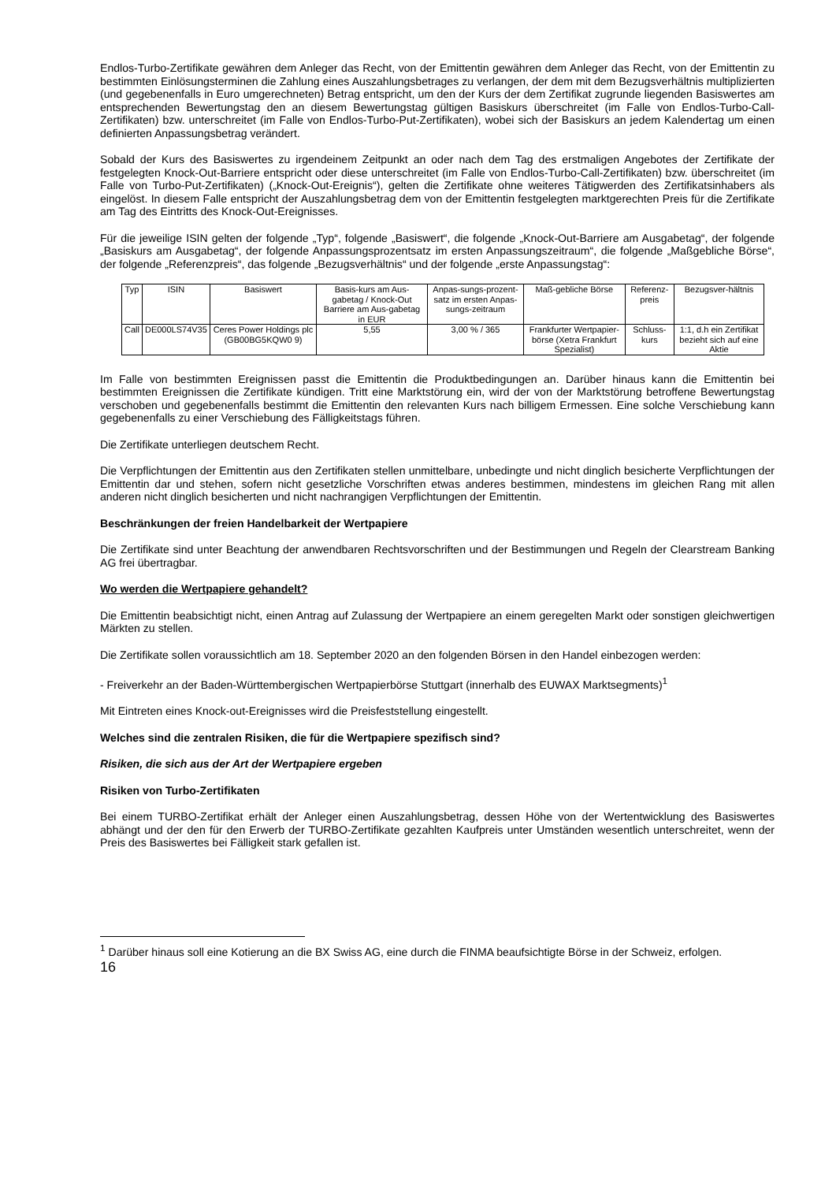Endlos-Turbo-Zertifikate gewähren dem Anleger das Recht, von der Emittentin gewähren dem Anleger das Recht, von der Emittentin zu bestimmten Einlösungsterminen die Zahlung eines Auszahlungsbetrages zu verlangen, der dem mit dem Bezugsverhältnis multiplizierten (und gegebenenfalls in Euro umgerechneten) Betrag entspricht, um den der Kurs der dem Zertifikat zugrunde liegenden Basiswertes am entsprechenden Bewertungstag den an diesem Bewertungstag gültigen Basiskurs überschreitet (im Falle von Endlos-Turbo-Call-Zertifikaten) bzw. unterschreitet (im Falle von Endlos-Turbo-Put-Zertifikaten), wobei sich der Basiskurs an jedem Kalendertag um einen definierten Anpassungsbetrag verändert.
Sobald der Kurs des Basiswertes zu irgendeinem Zeitpunkt an oder nach dem Tag des erstmaligen Angebotes der Zertifikate der festgelegten Knock-Out-Barriere entspricht oder diese unterschreitet (im Falle von Endlos-Turbo-Call-Zertifikaten) bzw. überschreitet (im Falle von Turbo-Put-Zertifikaten) („Knock-Out-Ereignis“), gelten die Zertifikate ohne weiteres Tätigwerden des Zertifikatsinhabers als eingelöst. In diesem Falle entspricht der Auszahlungsbetrag dem von der Emittentin festgelegten marktgerechten Preis für die Zertifikate am Tag des Eintritts des Knock-Out-Ereignisses.
Für die jeweilige ISIN gelten der folgende „Typ“, folgende „Basiswert“, die folgende „Knock-Out-Barriere am Ausgabetag“, der folgende „Basiskurs am Ausgabetag“, der folgende Anpassungsprozentsatz im ersten Anpassungszeitraum“, die folgende „Maßgebliche Börse“, der folgende „Referenzpreis“, das folgende „Bezugsverhältnis“ und der folgende „erste Anpassungstag“:
| Typ | ISIN | Basiswert | Basis-kurs am Aus-gabetag / Knock-Out Barriere am Aus-gabetag in EUR | Anpas-sungs-prozent-satz im ersten Anpas-sungs-zeitraum | Maß-gebliche Börse | Referenz-preis | Bezugsver-hältnis |
| --- | --- | --- | --- | --- | --- | --- | --- |
| Call | DE000LS74V35 | Ceres Power Holdings plc (GB00BG5KQW0 9) | 5,55 | 3,00 % / 365 | Frankfurter Wertpapier-börse (Xetra Frankfurt Spezialist) | Schluss-kurs | 1:1, d.h ein Zertifikat bezieht sich auf eine Aktie |
Im Falle von bestimmten Ereignissen passt die Emittentin die Produktbedingungen an. Darüber hinaus kann die Emittentin bei bestimmten Ereignissen die Zertifikate kündigen. Tritt eine Marktstörung ein, wird der von der Marktstörung betroffene Bewertungstag verschoben und gegebenenfalls bestimmt die Emittentin den relevanten Kurs nach billigem Ermessen. Eine solche Verschiebung kann gegebenenfalls zu einer Verschiebung des Fälligkeitstags führen.
Die Zertifikate unterliegen deutschem Recht.
Die Verpflichtungen der Emittentin aus den Zertifikaten stellen unmittelbare, unbedingte und nicht dinglich besicherte Verpflichtungen der Emittentin dar und stehen, sofern nicht gesetzliche Vorschriften etwas anderes bestimmen, mindestens im gleichen Rang mit allen anderen nicht dinglich besicherten und nicht nachrangigen Verpflichtungen der Emittentin.
Beschränkungen der freien Handelbarkeit der Wertpapiere
Die Zertifikate sind unter Beachtung der anwendbaren Rechtsvorschriften und der Bestimmungen und Regeln der Clearstream Banking AG frei übertragbar.
Wo werden die Wertpapiere gehandelt?
Die Emittentin beabsichtigt nicht, einen Antrag auf Zulassung der Wertpapiere an einem geregelten Markt oder sonstigen gleichwertigen Märkten zu stellen.
Die Zertifikate sollen voraussichtlich am 18. September 2020 an den folgenden Börsen in den Handel einbezogen werden:
- Freiverkehr an der Baden-Württembergischen Wertpapierbörse Stuttgart (innerhalb des EUWAX Marktsegments)<sup>1</sup>
Mit Eintreten eines Knock-out-Ereignisses wird die Preisfeststellung eingestellt.
Welches sind die zentralen Risiken, die für die Wertpapiere spezifisch sind?
Risiken, die sich aus der Art der Wertpapiere ergeben
Risiken von Turbo-Zertifikaten
Bei einem TURBO-Zertifikat erhält der Anleger einen Auszahlungsbetrag, dessen Höhe von der Wertentwicklung des Basiswertes abhängt und der den für den Erwerb der TURBO-Zertifikate gezahlten Kaufpreis unter Umständen wesentlich unterschreitet, wenn der Preis des Basiswertes bei Fälligkeit stark gefallen ist.
<sup>1</sup> Darüber hinaus soll eine Kotierung an die BX Swiss AG, eine durch die FINMA beaufsichtigte Börse in der Schweiz, erfolgen.
16